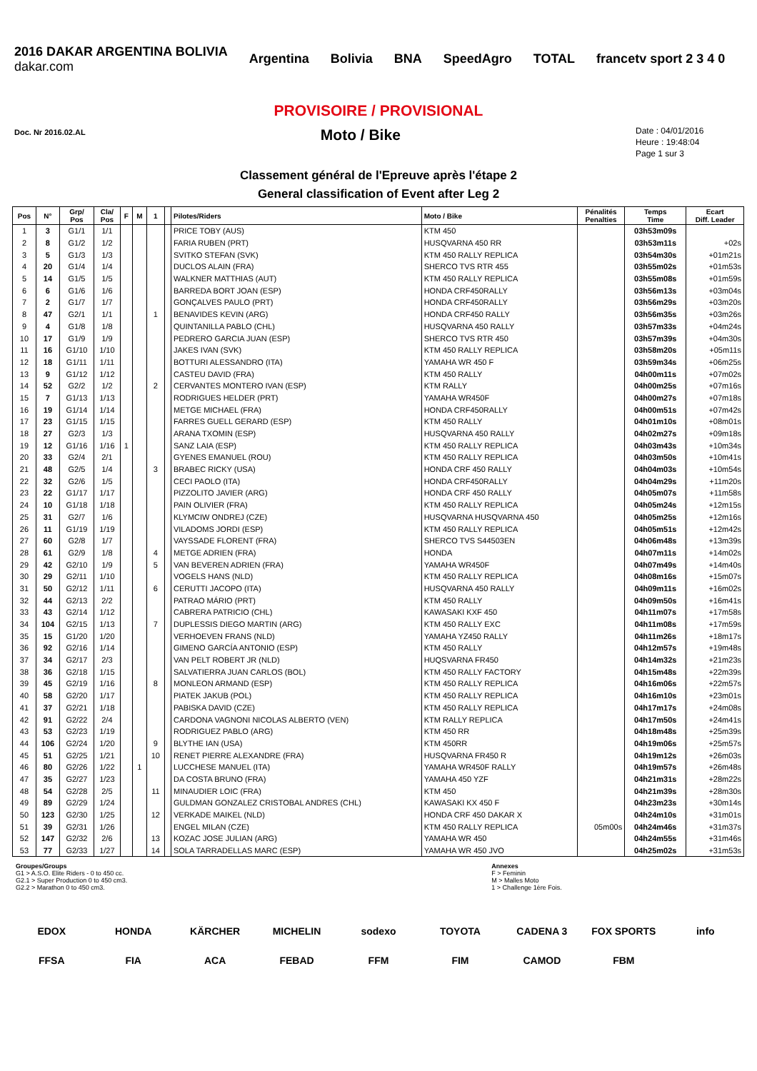2016 DAKAR ARGENTINA BOLIVIA
dakar.com Argentina Bolivia BNA SpeedAgro TOTAL francetv sport 2 3 4 0
PROVISOIRE / PROVISIONAL
Doc. Nr 2016.02.AL
Moto / Bike
Date : 04/01/2016
Heure : 19:48:04
Page 1 sur 3
Classement général de l'Epreuve après l'étape 2
General classification of Event after Leg 2
| Pos | N° | Grp/ Pos | Cla/ Pos | F | M | 1 | | Pilotes/Riders | Moto / Bike | Pénalités Penalties | Temps Time | Ecart Diff. Leader |
| --- | --- | --- | --- | --- | --- | --- | --- | --- | --- | --- | --- | --- |
| 1 | 3 | G1/1 | 1/1 | | | | | PRICE TOBY (AUS) | KTM 450 | | 03h53m09s | |
| 2 | 8 | G1/2 | 1/2 | | | | | FARIA RUBEN (PRT) | HUSQVARNA 450 RR | | 03h53m11s | +02s |
| 3 | 5 | G1/3 | 1/3 | | | | | SVITKO STEFAN (SVK) | KTM 450 RALLY REPLICA | | 03h54m30s | +01m21s |
| 4 | 20 | G1/4 | 1/4 | | | | | DUCLOS ALAIN (FRA) | SHERCO TVS RTR 455 | | 03h55m02s | +01m53s |
| 5 | 14 | G1/5 | 1/5 | | | | | WALKNER MATTHIAS (AUT) | KTM 450 RALLY REPLICA | | 03h55m08s | +01m59s |
| 6 | 6 | G1/6 | 1/6 | | | | | BARREDA BORT JOAN (ESP) | HONDA CRF450RALLY | | 03h56m13s | +03m04s |
| 7 | 2 | G1/7 | 1/7 | | | | | GONÇALVES PAULO (PRT) | HONDA CRF450RALLY | | 03h56m29s | +03m20s |
| 8 | 47 | G2/1 | 1/1 | | | 1 | | BENAVIDES KEVIN (ARG) | HONDA CRF450 RALLY | | 03h56m35s | +03m26s |
| 9 | 4 | G1/8 | 1/8 | | | | | QUINTANILLA PABLO (CHL) | HUSQVARNA 450 RALLY | | 03h57m33s | +04m24s |
| 10 | 17 | G1/9 | 1/9 | | | | | PEDRERO GARCIA JUAN (ESP) | SHERCO TVS RTR 450 | | 03h57m39s | +04m30s |
| 11 | 16 | G1/10 | 1/10 | | | | | JAKES IVAN (SVK) | KTM 450 RALLY REPLICA | | 03h58m20s | +05m11s |
| 12 | 18 | G1/11 | 1/11 | | | | | BOTTURI ALESSANDRO (ITA) | YAMAHA WR 450 F | | 03h59m34s | +06m25s |
| 13 | 9 | G1/12 | 1/12 | | | | | CASTEU DAVID (FRA) | KTM 450 RALLY | | 04h00m11s | +07m02s |
| 14 | 52 | G2/2 | 1/2 | | | 2 | | CERVANTES MONTERO IVAN (ESP) | KTM RALLY | | 04h00m25s | +07m16s |
| 15 | 7 | G1/13 | 1/13 | | | | | RODRIGUES HELDER (PRT) | YAMAHA WR450F | | 04h00m27s | +07m18s |
| 16 | 19 | G1/14 | 1/14 | | | | | METGE MICHAEL (FRA) | HONDA CRF450RALLY | | 04h00m51s | +07m42s |
| 17 | 23 | G1/15 | 1/15 | | | | | FARRES GUELL GERARD (ESP) | KTM 450 RALLY | | 04h01m10s | +08m01s |
| 18 | 27 | G2/3 | 1/3 | | | | | ARANA TXOMIN (ESP) | HUSQVARNA 450 RALLY | | 04h02m27s | +09m18s |
| 19 | 12 | G1/16 | 1/16 | 1 | | | | SANZ LAIA (ESP) | KTM 450 RALLY REPLICA | | 04h03m43s | +10m34s |
| 20 | 33 | G2/4 | 2/1 | | | | | GYENES EMANUEL (ROU) | KTM 450 RALLY REPLICA | | 04h03m50s | +10m41s |
| 21 | 48 | G2/5 | 1/4 | | | 3 | | BRABEC RICKY (USA) | HONDA CRF 450 RALLY | | 04h04m03s | +10m54s |
| 22 | 32 | G2/6 | 1/5 | | | | | CECI PAOLO (ITA) | HONDA CRF450RALLY | | 04h04m29s | +11m20s |
| 23 | 22 | G1/17 | 1/17 | | | | | PIZZOLITO JAVIER (ARG) | HONDA CRF 450 RALLY | | 04h05m07s | +11m58s |
| 24 | 10 | G1/18 | 1/18 | | | | | PAIN OLIVIER (FRA) | KTM 450 RALLY REPLICA | | 04h05m24s | +12m15s |
| 25 | 31 | G2/7 | 1/6 | | | | | KLYMCIW ONDREJ (CZE) | HUSQVARNA HUSQVARNA 450 | | 04h05m25s | +12m16s |
| 26 | 11 | G1/19 | 1/19 | | | | | VILADOMS JORDI (ESP) | KTM 450 RALLY REPLICA | | 04h05m51s | +12m42s |
| 27 | 60 | G2/8 | 1/7 | | | | | VAYSSADE FLORENT (FRA) | SHERCO TVS S44503EN | | 04h06m48s | +13m39s |
| 28 | 61 | G2/9 | 1/8 | | | 4 | | METGE ADRIEN (FRA) | HONDA | | 04h07m11s | +14m02s |
| 29 | 42 | G2/10 | 1/9 | | | 5 | | VAN BEVEREN ADRIEN (FRA) | YAMAHA WR450F | | 04h07m49s | +14m40s |
| 30 | 29 | G2/11 | 1/10 | | | | | VOGELS HANS (NLD) | KTM 450 RALLY REPLICA | | 04h08m16s | +15m07s |
| 31 | 50 | G2/12 | 1/11 | | | 6 | | CERUTTI JACOPO (ITA) | HUSQVARNA 450 RALLY | | 04h09m11s | +16m02s |
| 32 | 44 | G2/13 | 2/2 | | | | | PATRAO MÁRIO (PRT) | KTM 450 RALLY | | 04h09m50s | +16m41s |
| 33 | 43 | G2/14 | 1/12 | | | | | CABRERA PATRICIO (CHL) | KAWASAKI KXF 450 | | 04h11m07s | +17m58s |
| 34 | 104 | G2/15 | 1/13 | | | 7 | | DUPLESSIS DIEGO MARTIN (ARG) | KTM 450 RALLY EXC | | 04h11m08s | +17m59s |
| 35 | 15 | G1/20 | 1/20 | | | | | VERHOEVEN FRANS (NLD) | YAMAHA YZ450 RALLY | | 04h11m26s | +18m17s |
| 36 | 92 | G2/16 | 1/14 | | | | | GIMENO GARCÍA ANTONIO (ESP) | KTM 450 RALLY | | 04h12m57s | +19m48s |
| 37 | 34 | G2/17 | 2/3 | | | | | VAN PELT ROBERT JR (NLD) | HUQSVARNA FR450 | | 04h14m32s | +21m23s |
| 38 | 36 | G2/18 | 1/15 | | | | | SALVATIERRA JUAN CARLOS (BOL) | KTM 450 RALLY FACTORY | | 04h15m48s | +22m39s |
| 39 | 45 | G2/19 | 1/16 | | | 8 | | MONLEON ARMAND (ESP) | KTM 450 RALLY REPLICA | | 04h16m06s | +22m57s |
| 40 | 58 | G2/20 | 1/17 | | | | | PIATEK JAKUB (POL) | KTM 450 RALLY REPLICA | | 04h16m10s | +23m01s |
| 41 | 37 | G2/21 | 1/18 | | | | | PABISKA DAVID (CZE) | KTM 450 RALLY REPLICA | | 04h17m17s | +24m08s |
| 42 | 91 | G2/22 | 2/4 | | | | | CARDONA VAGNONI NICOLAS ALBERTO (VEN) | KTM RALLY REPLICA | | 04h17m50s | +24m41s |
| 43 | 53 | G2/23 | 1/19 | | | | | RODRIGUEZ PABLO (ARG) | KTM 450 RR | | 04h18m48s | +25m39s |
| 44 | 106 | G2/24 | 1/20 | | | 9 | | BLYTHE IAN (USA) | KTM 450RR | | 04h19m06s | +25m57s |
| 45 | 51 | G2/25 | 1/21 | | | 10 | | RENET PIERRE ALEXANDRE (FRA) | HUSQVARNA FR450 R | | 04h19m12s | +26m03s |
| 46 | 80 | G2/26 | 1/22 | | 1 | | | LUCCHESE MANUEL (ITA) | YAMAHA WR450F RALLY | | 04h19m57s | +26m48s |
| 47 | 35 | G2/27 | 1/23 | | | | | DA COSTA BRUNO (FRA) | YAMAHA 450 YZF | | 04h21m31s | +28m22s |
| 48 | 54 | G2/28 | 2/5 | | | 11 | | MINAUDIER LOIC (FRA) | KTM 450 | | 04h21m39s | +28m30s |
| 49 | 89 | G2/29 | 1/24 | | | | | GULDMAN GONZALEZ CRISTOBAL ANDRES (CHL) | KAWASAKI KX 450 F | | 04h23m23s | +30m14s |
| 50 | 123 | G2/30 | 1/25 | | | 12 | | VERKADE MAIKEL (NLD) | HONDA CRF 450 DAKAR X | | 04h24m10s | +31m01s |
| 51 | 39 | G2/31 | 1/26 | | | | | ENGEL MILAN (CZE) | KTM 450 RALLY REPLICA | 05m00s | 04h24m46s | +31m37s |
| 52 | 147 | G2/32 | 2/6 | | | 13 | | KOZAC JOSE JULIAN (ARG) | YAMAHA WR 450 | | 04h24m55s | +31m46s |
| 53 | 77 | G2/33 | 1/27 | | | 14 | | SOLA TARRADELLAS MARC (ESP) | YAMAHA WR 450 JVO | | 04h25m02s | +31m53s |
Groupes/Groups
G1 > A.S.O. Elite Riders - 0 to 450 cc.
G2.1 > Super Production 0 to 450 cm3.
G2.2 > Marathon 0 to 450 cm3.
Annexes
F > Feminin
M > Malles Moto
1 > Challenge 1ère Fois.
EDOX HONDA KÄRCHER MICHELIN sodexo TOYOTA CADENA 3 FOX SPORTS info FFSA FIA ACA FEBAD FFM FIM CAMOD FBM